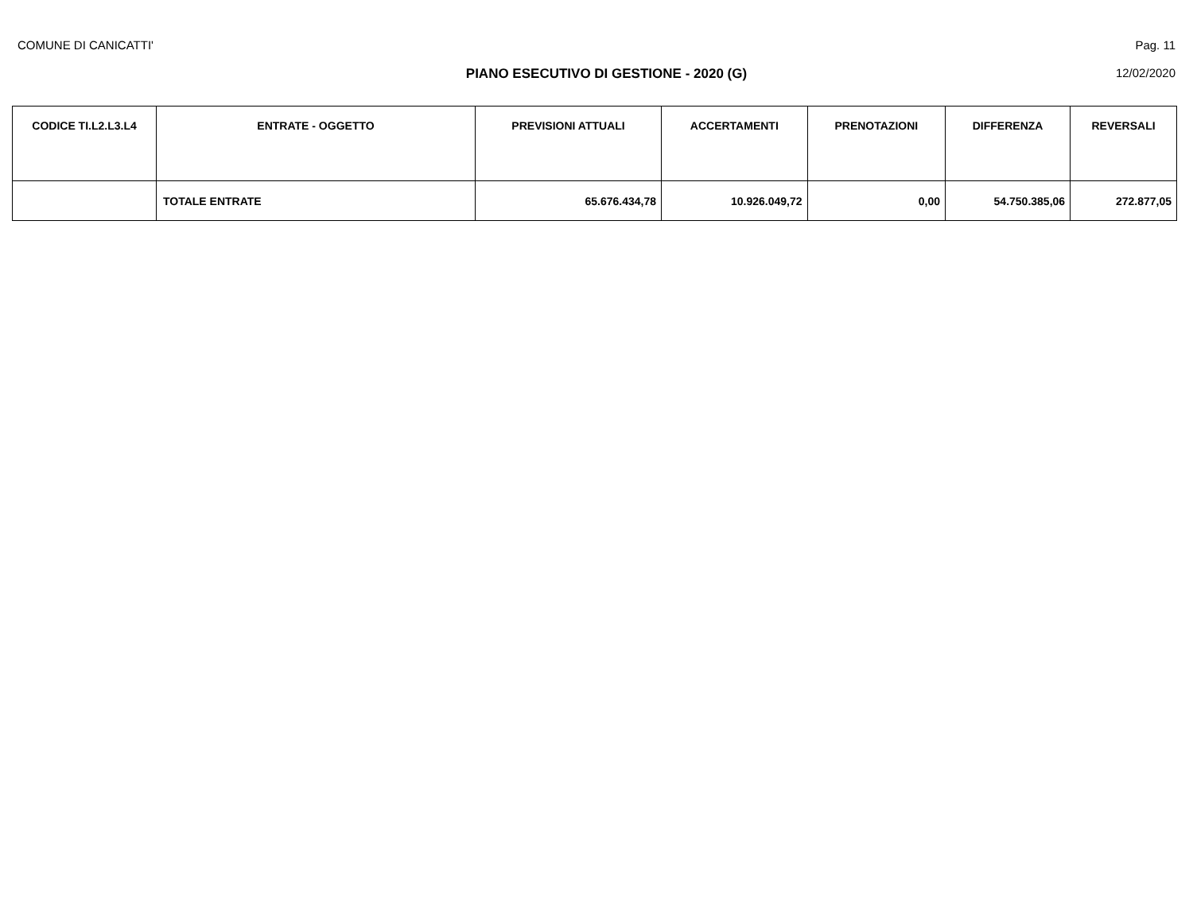COMUNE DI CANICATTI' Pag. 11
PIANO ESECUTIVO DI GESTIONE - 2020 (G) 12/02/2020
| CODICE TI.L2.L3.L4 | ENTRATE - OGGETTO | PREVISIONI ATTUALI | ACCERTAMENTI | PRENOTAZIONI | DIFFERENZA | REVERSALI |
| --- | --- | --- | --- | --- | --- | --- |
| | TOTALE ENTRATE | 65.676.434,78 | 10.926.049,72 | 0,00 | 54.750.385,06 | 272.877,05 |